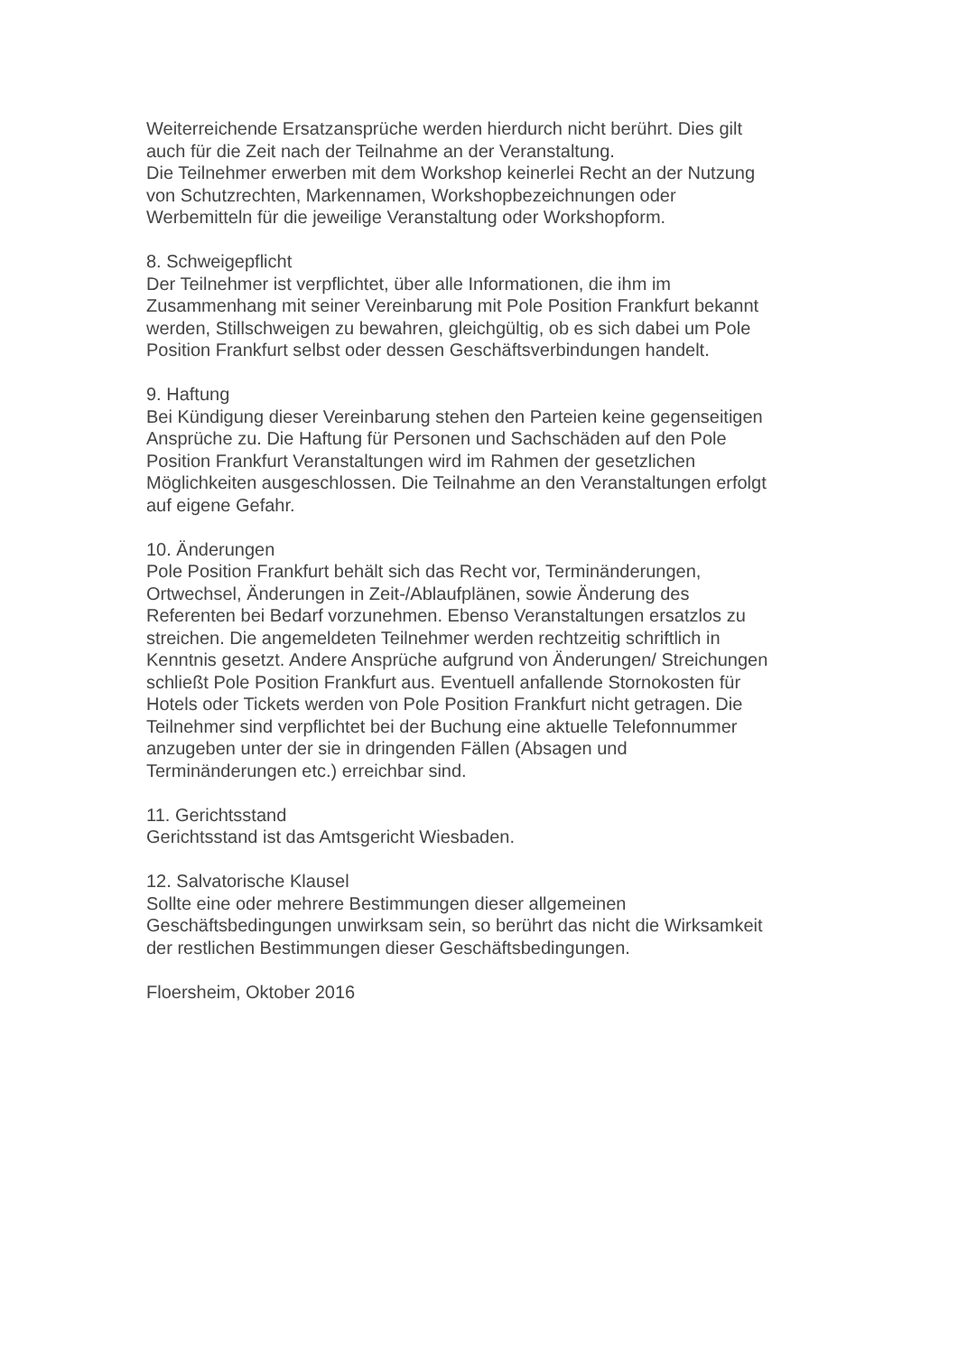Weiterreichende Ersatzansprüche werden hierdurch nicht berührt. Dies gilt
auch für die Zeit nach der Teilnahme an der Veranstaltung.
Die Teilnehmer erwerben mit dem Workshop keinerlei Recht an der Nutzung
von Schutzrechten, Markennamen, Workshopbezeichnungen oder
Werbemitteln für die jeweilige Veranstaltung oder Workshopform.
8. Schweigepflicht
Der Teilnehmer ist verpflichtet, über alle Informationen, die ihm im
Zusammenhang mit seiner Vereinbarung mit Pole Position Frankfurt bekannt
werden, Stillschweigen zu bewahren, gleichgültig, ob es sich dabei um Pole
Position Frankfurt selbst oder dessen Geschäftsverbindungen handelt.
9. Haftung
Bei Kündigung dieser Vereinbarung stehen den Parteien keine gegenseitigen
Ansprüche zu. Die Haftung für Personen und Sachschäden auf den Pole
Position Frankfurt Veranstaltungen wird im Rahmen der gesetzlichen
Möglichkeiten ausgeschlossen. Die Teilnahme an den Veranstaltungen erfolgt
auf eigene Gefahr.
10. Änderungen
Pole Position Frankfurt behält sich das Recht vor, Terminänderungen,
Ortwechsel, Änderungen in Zeit-/Ablaufplänen, sowie Änderung des
Referenten bei Bedarf vorzunehmen. Ebenso Veranstaltungen ersatzlos zu
streichen. Die angemeldeten Teilnehmer werden rechtzeitig schriftlich in
Kenntnis gesetzt. Andere Ansprüche aufgrund von Änderungen/ Streichungen
schließt Pole Position Frankfurt aus. Eventuell anfallende Stornokosten für
Hotels oder Tickets werden von Pole Position Frankfurt nicht getragen. Die
Teilnehmer sind verpflichtet bei der Buchung eine aktuelle Telefonnummer
anzugeben unter der sie in dringenden Fällen (Absagen und
Terminänderungen etc.) erreichbar sind.
11. Gerichtsstand
Gerichtsstand ist das Amtsgericht Wiesbaden.
12. Salvatorische Klausel
Sollte eine oder mehrere Bestimmungen dieser allgemeinen
Geschäftsbedingungen unwirksam sein, so berührt das nicht die Wirksamkeit
der restlichen Bestimmungen dieser Geschäftsbedingungen.
Floersheim, Oktober 2016